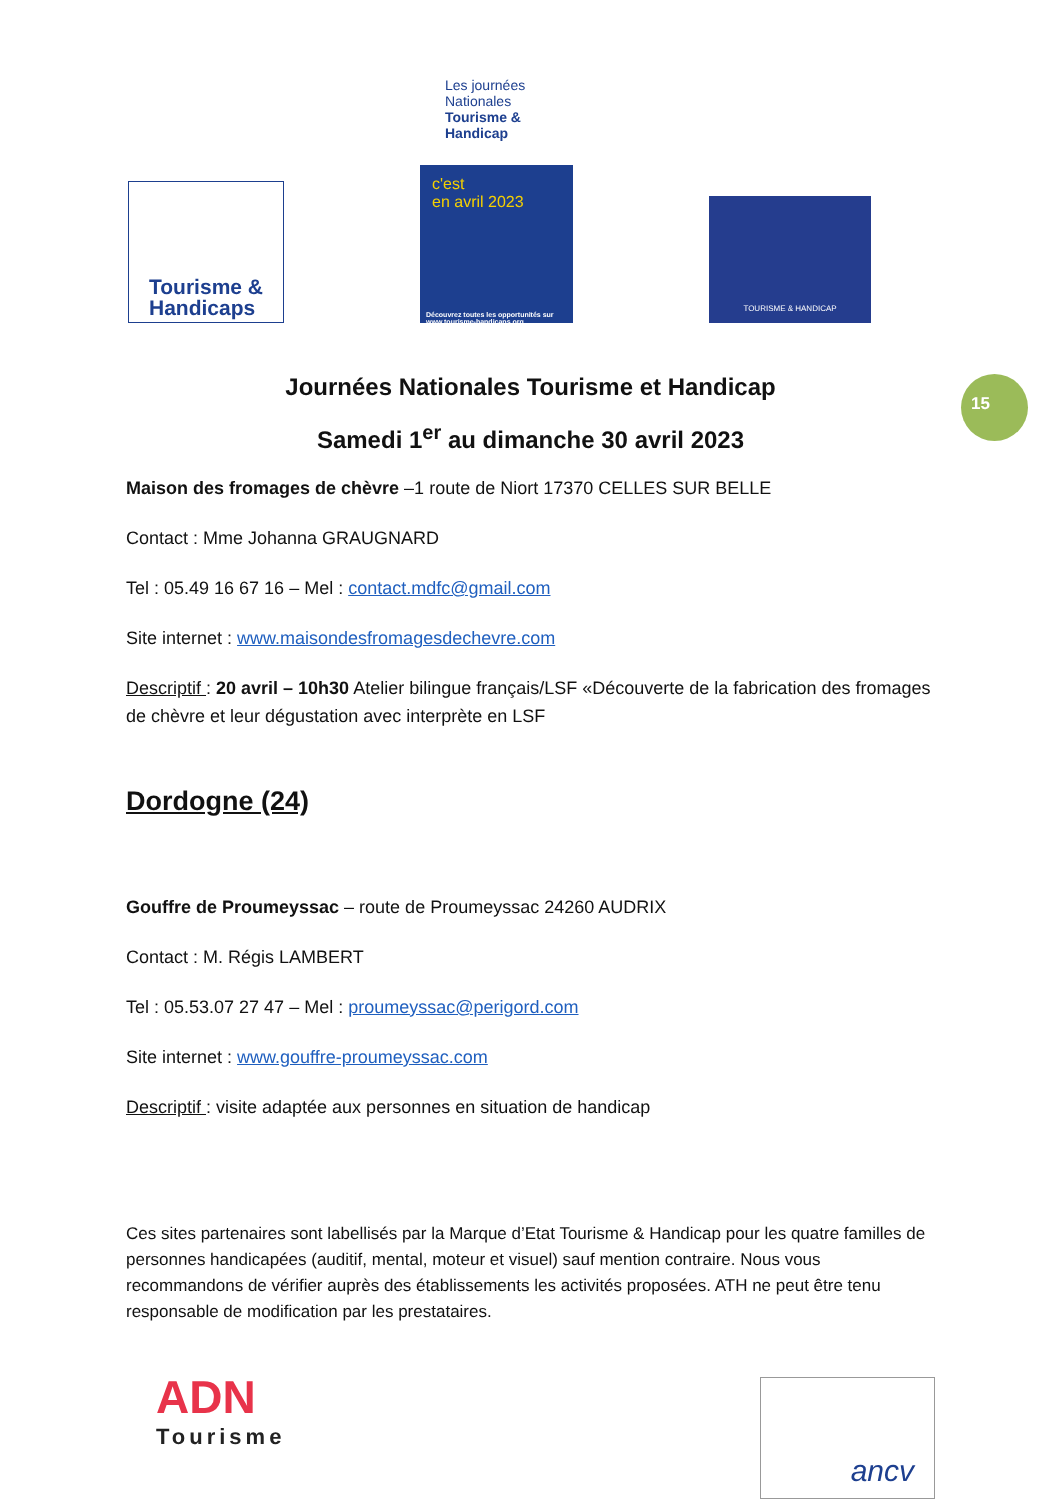Tourisme &
Handicaps
Les journées Nationales Tourisme & Handicap
c'est
en avril 2023
Découvrez toutes les opportunités sur www.tourisme-handicaps.org
TOURISME & HANDICAP
15
Journées Nationales Tourisme et Handicap
Samedi 1<sup>er</sup> au dimanche 30 avril 2023
Maison des fromages de chèvre –1 route de Niort 17370 CELLES SUR BELLE
Contact : Mme Johanna GRAUGNARD
Tel : 05.49 16 67 16 – Mel : contact.mdfc@gmail.com
Site internet : www.maisondesfromagesdechevre.com
Descriptif : 20 avril – 10h30 Atelier bilingue français/LSF «Découverte de la fabrication des fromages de chèvre et leur dégustation avec interprète en LSF
Dordogne (24)
Gouffre de Proumeyssac – route de Proumeyssac 24260 AUDRIX
Contact : M. Régis LAMBERT
Tel : 05.53.07 27 47 – Mel : proumeyssac@perigord.com
Site internet : www.gouffre-proumeyssac.com
Descriptif : visite adaptée aux personnes en situation de handicap
Ces sites partenaires sont labellisés par la Marque d’Etat Tourisme & Handicap pour les quatre familles de personnes handicapées (auditif, mental, moteur et visuel) sauf mention contraire. Nous vous recommandons de vérifier auprès des établissements les activités proposées. ATH ne peut être tenu responsable de modification par les prestataires.
ADN
Tourisme
ancv